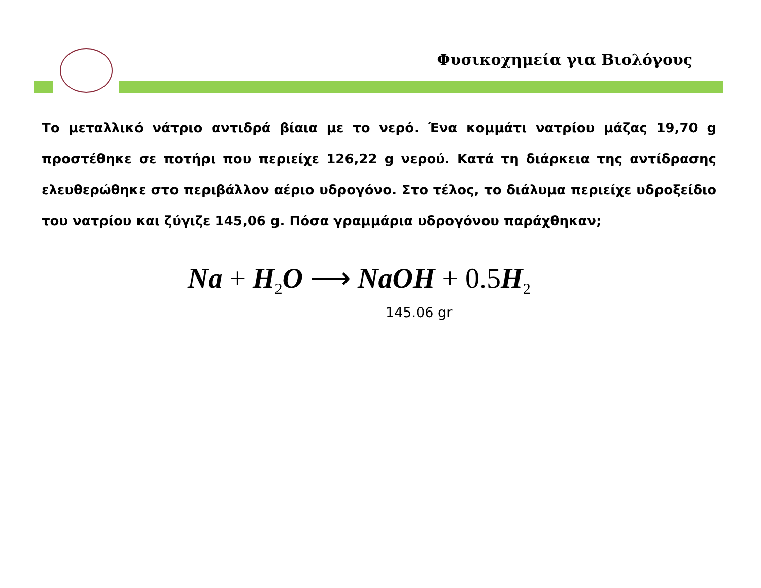Φυσικοχημεία για Βιολόγους
Το μεταλλικό νάτριο αντιδρά βίαια με το νερό. Ένα κομμάτι νατρίου μάζας 19,70 g προστέθηκε σε ποτήρι που περιείχε 126,22 g νερού. Κατά τη διάρκεια της αντίδρασης ελευθερώθηκε στο περιβάλλον αέριο υδρογόνο. Στο τέλος, το διάλυμα περιείχε υδροξείδιο του νατρίου και ζύγιζε 145,06 g. Πόσα γραμμάρια υδρογόνου παράχθηκαν;
Na + H<sub>2</sub>O ⟶ NaOH + 0.5 H<sub>2</sub>
145.06 gr